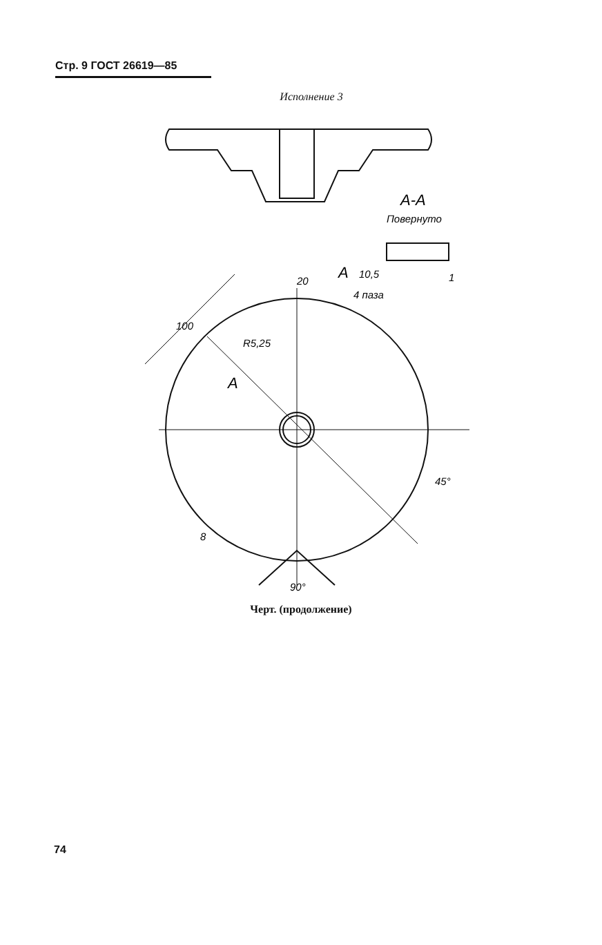Стр. 9 ГОСТ 26619—85
Исполнение 3
A-A
Повернуто
10,5
4 паза
1
A
20
100
R5,25
A
45°
8
90°
Черт. (продолжение)
74